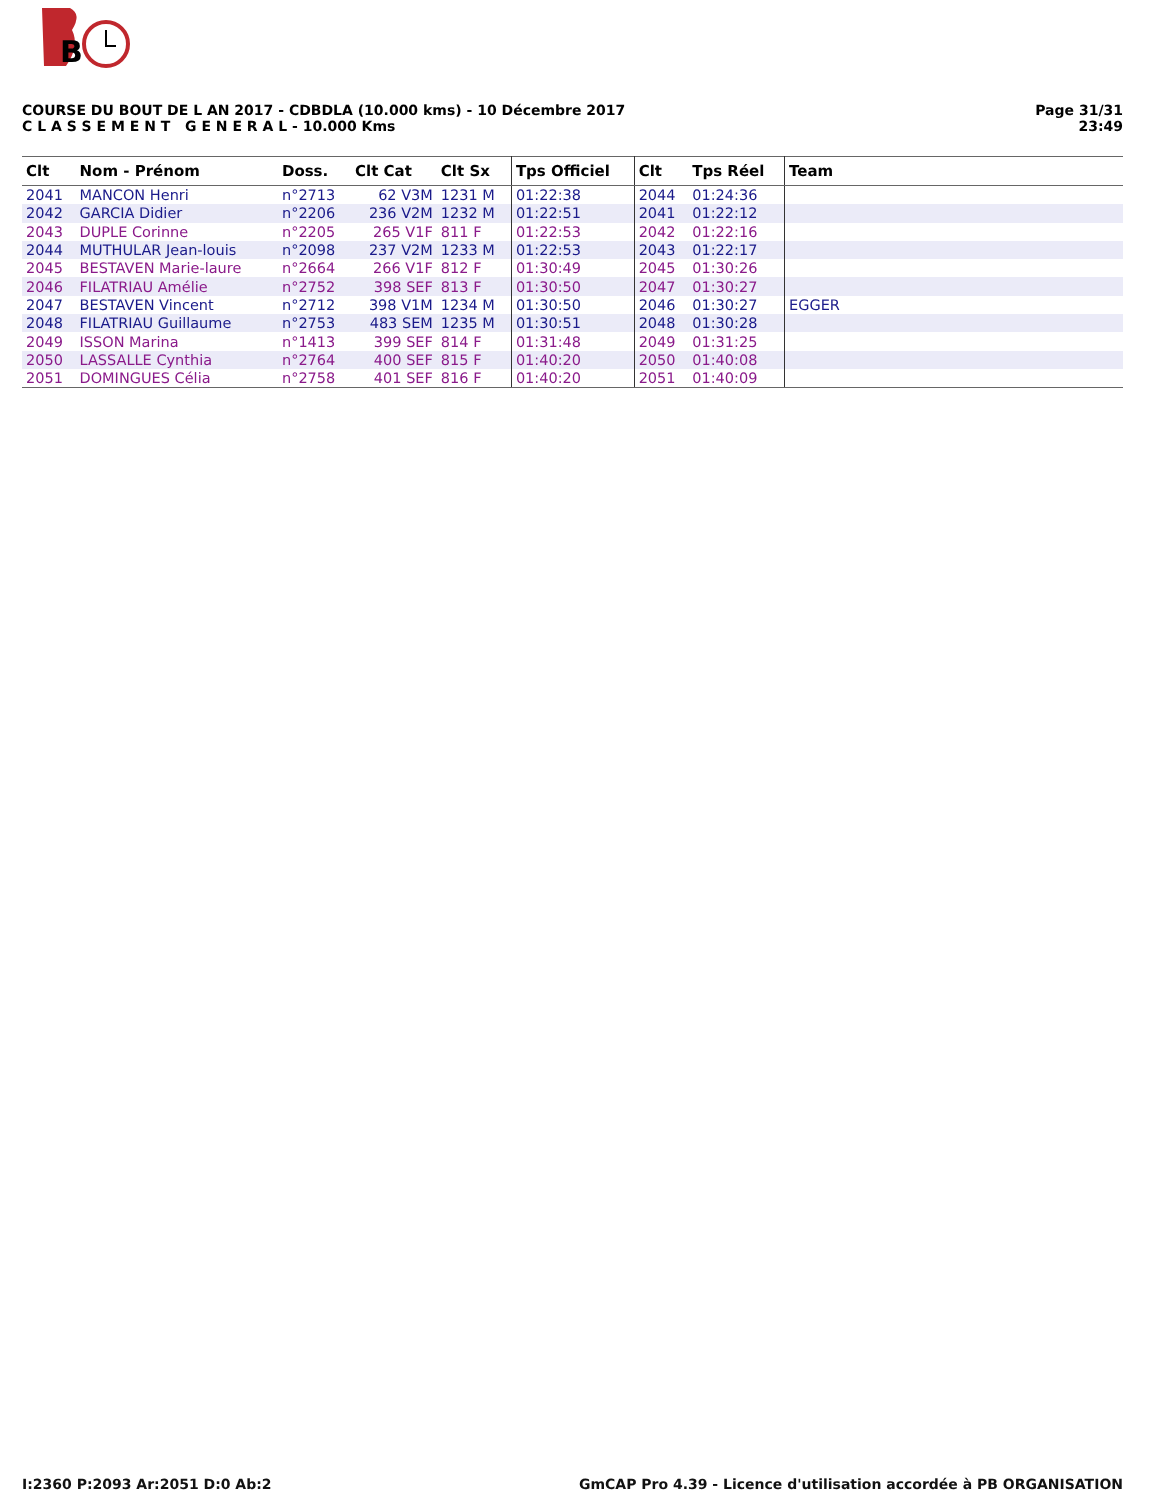B
COURSE DU BOUT DE L AN 2017 - CDBDLA (10.000 kms) - 10 Décembre 2017
C L A S S E M E N T G E N E R A L - 10.000 Kms
Page 31/31
23:49
| Clt | Nom - Prénom | Doss. | Clt Cat | Clt Sx | Tps Officiel | Clt | Tps Réel | Team |
| --- | --- | --- | --- | --- | --- | --- | --- | --- |
| 2041 | MANCON Henri | n°2713 | 62 V3M | 1231 M | 01:22:38 | 2044 | 01:24:36 | |
| 2042 | GARCIA Didier | n°2206 | 236 V2M | 1232 M | 01:22:51 | 2041 | 01:22:12 | |
| 2043 | DUPLE Corinne | n°2205 | 265 V1F | 811 F | 01:22:53 | 2042 | 01:22:16 | |
| 2044 | MUTHULAR Jean-louis | n°2098 | 237 V2M | 1233 M | 01:22:53 | 2043 | 01:22:17 | |
| 2045 | BESTAVEN Marie-laure | n°2664 | 266 V1F | 812 F | 01:30:49 | 2045 | 01:30:26 | |
| 2046 | FILATRIAU Amélie | n°2752 | 398 SEF | 813 F | 01:30:50 | 2047 | 01:30:27 | |
| 2047 | BESTAVEN Vincent | n°2712 | 398 V1M | 1234 M | 01:30:50 | 2046 | 01:30:27 | EGGER |
| 2048 | FILATRIAU Guillaume | n°2753 | 483 SEM | 1235 M | 01:30:51 | 2048 | 01:30:28 | |
| 2049 | ISSON Marina | n°1413 | 399 SEF | 814 F | 01:31:48 | 2049 | 01:31:25 | |
| 2050 | LASSALLE Cynthia | n°2764 | 400 SEF | 815 F | 01:40:20 | 2050 | 01:40:08 | |
| 2051 | DOMINGUES Célia | n°2758 | 401 SEF | 816 F | 01:40:20 | 2051 | 01:40:09 | |
I:2360 P:2093 Ar:2051 D:0 Ab:2 GmCAP Pro 4.39 - Licence d'utilisation accordée à PB ORGANISATION